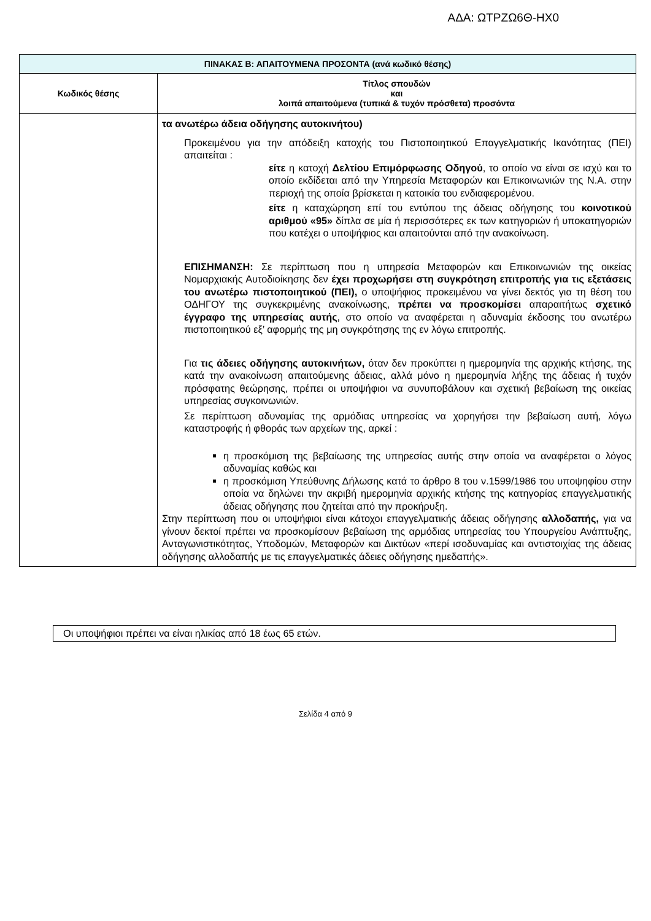ΑΔΑ: ΩΤΡΖΩ6Θ-ΗΧ0
| ΠΙΝΑΚΑΣ Β: ΑΠΑΙΤΟΥΜΕΝΑ ΠΡΟΣΟΝΤΑ (ανά κωδικό θέσης) | |
| --- | --- |
| Κωδικός θέσης | Τίτλος σπουδών και λοιπά απαιτούμενα (τυπικά & τυχόν πρόσθετα) προσόντα |
| | τα ανωτέρω άδεια οδήγησης αυτοκινήτου) Προκειμένου για την απόδειξη κατοχής του Πιστοποιητικού Επαγγελματικής Ικανότητας (ΠΕΙ) απαιτείται : είτε η κατοχή Δελτίου Επιμόρφωσης Οδηγού , το οποίο να είναι σε ισχύ και το οποίο εκδίδεται από την Υπηρεσία Μεταφορών και Επικοινωνιών της Ν.Α. στην περιοχή της οποία βρίσκεται η κατοικία του ενδιαφερομένου. είτε η καταχώρηση επί του εντύπου της άδειας οδήγησης του κοινοτικού αριθμού «95» δίπλα σε μία ή περισσότερες εκ των κατηγοριών ή υποκατηγοριών που κατέχει ο υποψήφιος και απαιτούνται από την ανακοίνωση. ΕΠΙΣΗΜΑΝΣΗ: Σε περίπτωση που η υπηρεσία Μεταφορών και Επικοινωνιών της οικείας Νομαρχιακής Αυτοδιοίκησης δεν έχει προχωρήσει στη συγκρότηση επιτροπής για τις εξετάσεις του ανωτέρω πιστοποιητικού (ΠΕΙ), ο υποψήφιος προκειμένου να γίνει δεκτός για τη θέση του ΟΔΗΓΟΥ της συγκεκριμένης ανακοίνωσης, πρέπει να προσκομίσει απαραιτήτως σχετικό έγγραφο της υπηρεσίας αυτής , στο οποίο να αναφέρεται η αδυναμία έκδοσης του ανωτέρω πιστοποιητικού εξ’ αφορμής της μη συγκρότησης της εν λόγω επιτροπής. Για τις άδειες οδήγησης αυτοκινήτων, όταν δεν προκύπτει η ημερομηνία της αρχικής κτήσης, της κατά την ανακοίνωση απαιτούμενης άδειας, αλλά μόνο η ημερομηνία λήξης της άδειας ή τυχόν πρόσφατης θεώρησης, πρέπει οι υποψήφιοι να συνυποβάλουν και σχετική βεβαίωση της οικείας υπηρεσίας συγκοινωνιών. Σε περίπτωση αδυναμίας της αρμόδιας υπηρεσίας να χορηγήσει την βεβαίωση αυτή, λόγω καταστροφής ή φθοράς των αρχείων της, αρκεί : η προσκόμιση της βεβαίωσης της υπηρεσίας αυτής στην οποία να αναφέρεται ο λόγος αδυναμίας καθώς και η προσκόμιση Υπεύθυνης Δήλωσης κατά το άρθρο 8 του ν.1599/1986 του υποψηφίου στην οποία να δηλώνει την ακριβή ημερομηνία αρχικής κτήσης της κατηγορίας επαγγελματικής άδειας οδήγησης που ζητείται από την προκήρυξη. Στην περίπτωση που οι υποψήφιοι είναι κάτοχοι επαγγελματικής άδειας οδήγησης αλλοδαπής, για να γίνουν δεκτοί πρέπει να προσκομίσουν βεβαίωση της αρμόδιας υπηρεσίας του Υπουργείου Ανάπτυξης, Ανταγωνιστικότητας, Υποδομών, Μεταφορών και Δικτύων «περί ισοδυναμίας και αντιστοιχίας της άδειας οδήγησης αλλοδαπής με τις επαγγελματικές άδειες οδήγησης ημεδαπής». |
Οι υποψήφιοι πρέπει να είναι ηλικίας από 18 έως 65 ετών.
Σελίδα 4 από 9